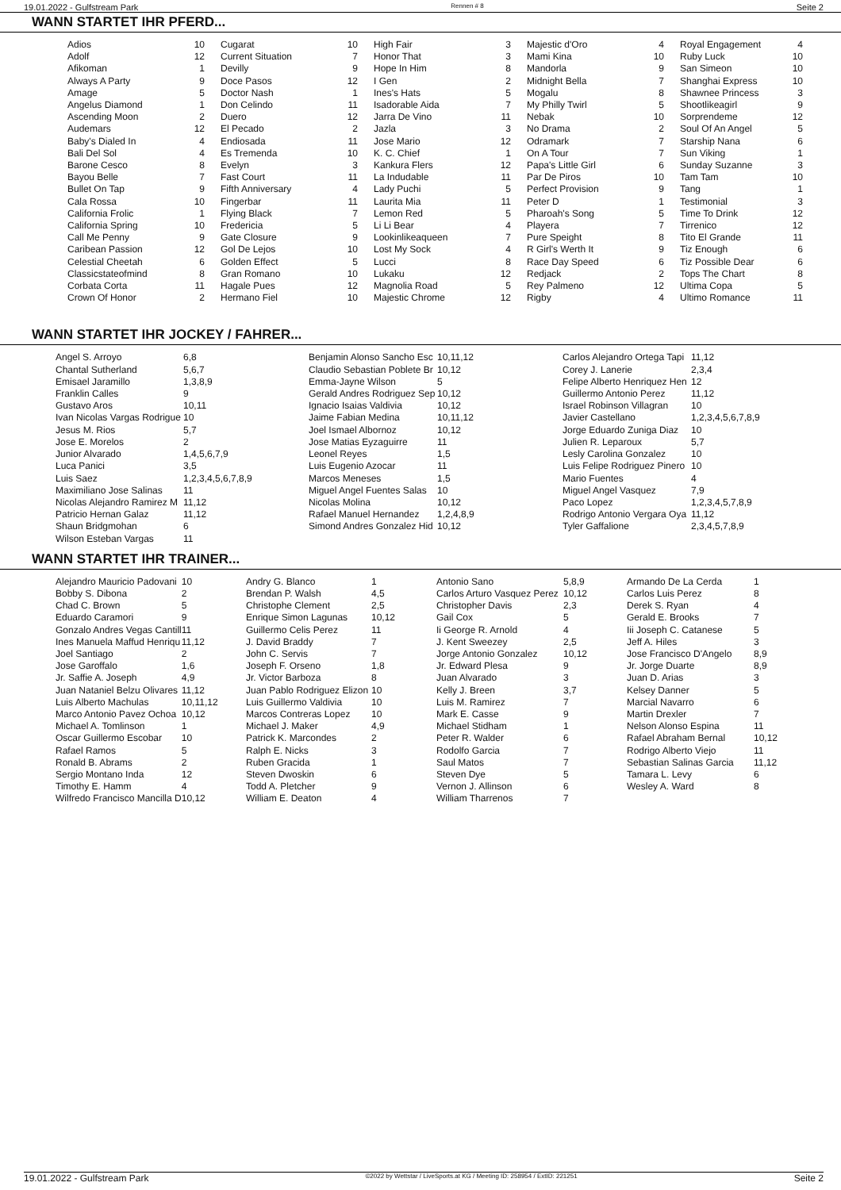19.01.2022 - Gulfstream Park Rennen # 8 Seite 2
WANN STARTET IHR PFERD...
| Adios | 10 |
| Adolf | 12 |
| Afikoman | 1 |
| Always A Party | 9 |
| Amage | 5 |
| Angelus Diamond | 1 |
| Ascending Moon | 2 |
| Audemars | 12 |
| Baby's Dialed In | 4 |
| Bali Del Sol | 4 |
| Barone Cesco | 8 |
| Bayou Belle | 7 |
| Bullet On Tap | 9 |
| Cala Rossa | 10 |
| California Frolic | 1 |
| California Spring | 10 |
| Call Me Penny | 9 |
| Caribean Passion | 12 |
| Celestial Cheetah | 6 |
| Classicstateofmind | 8 |
| Corbata Corta | 11 |
| Crown Of Honor | 2 |
| Cugarat | 10 |
| Current Situation | 7 |
| Devilly | 9 |
| Doce Pasos | 12 |
| Doctor Nash | 1 |
| Don Celindo | 11 |
| Duero | 12 |
| El Pecado | 2 |
| Endiosada | 11 |
| Es Tremenda | 10 |
| Evelyn | 3 |
| Fast Court | 11 |
| Fifth Anniversary | 4 |
| Fingerbar | 11 |
| Flying Black | 7 |
| Fredericia | 5 |
| Gate Closure | 9 |
| Gol De Lejos | 10 |
| Golden Effect | 5 |
| Gran Romano | 10 |
| Hagale Pues | 12 |
| Hermano Fiel | 10 |
| High Fair | 3 |
| Honor That | 3 |
| Hope In Him | 8 |
| I Gen | 2 |
| Ines's Hats | 5 |
| Isadorable Aida | 7 |
| Jarra De Vino | 11 |
| Jazla | 3 |
| Jose Mario | 12 |
| K. C. Chief | 1 |
| Kankura Flers | 12 |
| La Indudable | 11 |
| Lady Puchi | 5 |
| Laurita Mia | 11 |
| Lemon Red | 5 |
| Li Li Bear | 4 |
| Lookinlikeaqueen | 7 |
| Lost My Sock | 4 |
| Lucci | 8 |
| Lukaku | 12 |
| Magnolia Road | 5 |
| Majestic Chrome | 12 |
| Majestic d'Oro | 4 |
| Mami Kina | 10 |
| Mandorla | 9 |
| Midnight Bella | 7 |
| Mogalu | 8 |
| My Philly Twirl | 5 |
| Nebak | 10 |
| No Drama | 2 |
| Odramark | 7 |
| On A Tour | 7 |
| Papa's Little Girl | 6 |
| Par De Piros | 10 |
| Perfect Provision | 9 |
| Peter D | 1 |
| Pharoah's Song | 5 |
| Playera | 7 |
| Pure Speight | 8 |
| R Girl's Werth It | 9 |
| Race Day Speed | 6 |
| Redjack | 2 |
| Rey Palmeno | 12 |
| Rigby | 4 |
| Royal Engagement | 4 |
| Ruby Luck | 10 |
| San Simeon | 10 |
| Shanghai Express | 10 |
| Shawnee Princess | 3 |
| Shootlikeagirl | 9 |
| Sorprendeme | 12 |
| Soul Of An Angel | 5 |
| Starship Nana | 6 |
| Sun Viking | 1 |
| Sunday Suzanne | 3 |
| Tam Tam | 10 |
| Tang | 1 |
| Testimonial | 3 |
| Time To Drink | 12 |
| Tirrenico | 12 |
| Tito El Grande | 11 |
| Tiz Enough | 6 |
| Tiz Possible Dear | 6 |
| Tops The Chart | 8 |
| Ultima Copa | 5 |
| Ultimo Romance | 11 |
WANN STARTET IHR JOCKEY / FAHRER...
| Angel S. Arroyo | 6,8 |
| Chantal Sutherland | 5,6,7 |
| Emisael Jaramillo | 1,3,8,9 |
| Franklin Calles | 9 |
| Gustavo Aros | 10,11 |
| Ivan Nicolas Vargas Rodrigue | 10 |
| Jesus M. Rios | 5,7 |
| Jose E. Morelos | 2 |
| Junior Alvarado | 1,4,5,6,7,9 |
| Luca Panici | 3,5 |
| Luis Saez | 1,2,3,4,5,6,7,8,9 |
| Maximiliano Jose Salinas | 11 |
| Nicolas Alejandro Ramirez M | 11,12 |
| Patricio Hernan Galaz | 11,12 |
| Shaun Bridgmohan | 6 |
| Wilson Esteban Vargas | 11 |
| Benjamin Alonso Sancho Esc | 10,11,12 |
| Claudio Sebastian Poblete Br | 10,12 |
| Emma-Jayne Wilson | 5 |
| Gerald Andres Rodriguez Sep | 10,12 |
| Ignacio Isaias Valdivia | 10,12 |
| Jaime Fabian Medina | 10,11,12 |
| Joel Ismael Albornoz | 10,12 |
| Jose Matias Eyzaguirre | 11 |
| Leonel Reyes | 1,5 |
| Luis Eugenio Azocar | 11 |
| Marcos Meneses | 1,5 |
| Miguel Angel Fuentes Salas | 10 |
| Nicolas Molina | 10,12 |
| Rafael Manuel Hernandez | 1,2,4,8,9 |
| Simond Andres Gonzalez Hid | 10,12 |
| Carlos Alejandro Ortega Tapi | 11,12 |
| Corey J. Lanerie | 2,3,4 |
| Felipe Alberto Henriquez Hen | 12 |
| Guillermo Antonio Perez | 11,12 |
| Israel Robinson Villagran | 10 |
| Javier Castellano | 1,2,3,4,5,6,7,8,9 |
| Jorge Eduardo Zuniga Diaz | 10 |
| Julien R. Leparoux | 5,7 |
| Lesly Carolina Gonzalez | 10 |
| Luis Felipe Rodriguez Pinero | 10 |
| Mario Fuentes | 4 |
| Miguel Angel Vasquez | 7,9 |
| Paco Lopez | 1,2,3,4,5,7,8,9 |
| Rodrigo Antonio Vergara Oya | 11,12 |
| Tyler Gaffalione | 2,3,4,5,7,8,9 |
WANN STARTET IHR TRAINER...
| Alejandro Mauricio Padovani | 10 |
| Bobby S. Dibona | 2 |
| Chad C. Brown | 5 |
| Eduardo Caramori | 9 |
| Gonzalo Andres Vegas Cantill | 11 |
| Ines Manuela Maffud Henriqu | 11,12 |
| Joel Santiago | 2 |
| Jose Garoffalo | 1,6 |
| Jr. Saffie A. Joseph | 4,9 |
| Juan Nataniel Belzu Olivares | 11,12 |
| Luis Alberto Machulas | 10,11,12 |
| Marco Antonio Pavez Ochoa | 10,12 |
| Michael A. Tomlinson | 1 |
| Oscar Guillermo Escobar | 10 |
| Rafael Ramos | 5 |
| Ronald B. Abrams | 2 |
| Sergio Montano Inda | 12 |
| Timothy E. Hamm | 4 |
| Wilfredo Francisco Mancilla D | 10,12 |
| Andry G. Blanco | 1 |
| Brendan P. Walsh | 4,5 |
| Christophe Clement | 2,5 |
| Enrique Simon Lagunas | 10,12 |
| Guillermo Celis Perez | 11 |
| J. David Braddy | 7 |
| John C. Servis | 7 |
| Joseph F. Orseno | 1,8 |
| Jr. Victor Barboza | 8 |
| Juan Pablo Rodriguez Elizon | 10 |
| Luis Guillermo Valdivia | 10 |
| Marcos Contreras Lopez | 10 |
| Michael J. Maker | 4,9 |
| Patrick K. Marcondes | 2 |
| Ralph E. Nicks | 3 |
| Ruben Gracida | 1 |
| Steven Dwoskin | 6 |
| Todd A. Pletcher | 9 |
| William E. Deaton | 4 |
| Antonio Sano | 5,8,9 |
| Carlos Arturo Vasquez Perez | 10,12 |
| Christopher Davis | 2,3 |
| Gail Cox | 5 |
| Ii George R. Arnold | 4 |
| J. Kent Sweezey | 2,5 |
| Jorge Antonio Gonzalez | 10,12 |
| Jr. Edward Plesa | 9 |
| Juan Alvarado | 3 |
| Kelly J. Breen | 3,7 |
| Luis M. Ramirez | 7 |
| Mark E. Casse | 9 |
| Michael Stidham | 1 |
| Peter R. Walder | 6 |
| Rodolfo Garcia | 7 |
| Saul Matos | 7 |
| Steven Dye | 5 |
| Vernon J. Allinson | 6 |
| William Tharrenos | 7 |
| Armando De La Cerda | 1 |
| Carlos Luis Perez | 8 |
| Derek S. Ryan | 4 |
| Gerald E. Brooks | 7 |
| Iii Joseph C. Catanese | 5 |
| Jeff A. Hiles | 3 |
| Jose Francisco D'Angelo | 8,9 |
| Jr. Jorge Duarte | 8,9 |
| Juan D. Arias | 3 |
| Kelsey Danner | 5 |
| Marcial Navarro | 6 |
| Martin Drexler | 7 |
| Nelson Alonso Espina | 11 |
| Rafael Abraham Bernal | 10,12 |
| Rodrigo Alberto Viejo | 11 |
| Sebastian Salinas Garcia | 11,12 |
| Tamara L. Levy | 6 |
| Wesley A. Ward | 8 |
19.01.2022 - Gulfstream Park ©2022 by Wettstar / LiveSports.at KG / Meeting ID: 258954 / ExtID: 221251 Seite 2